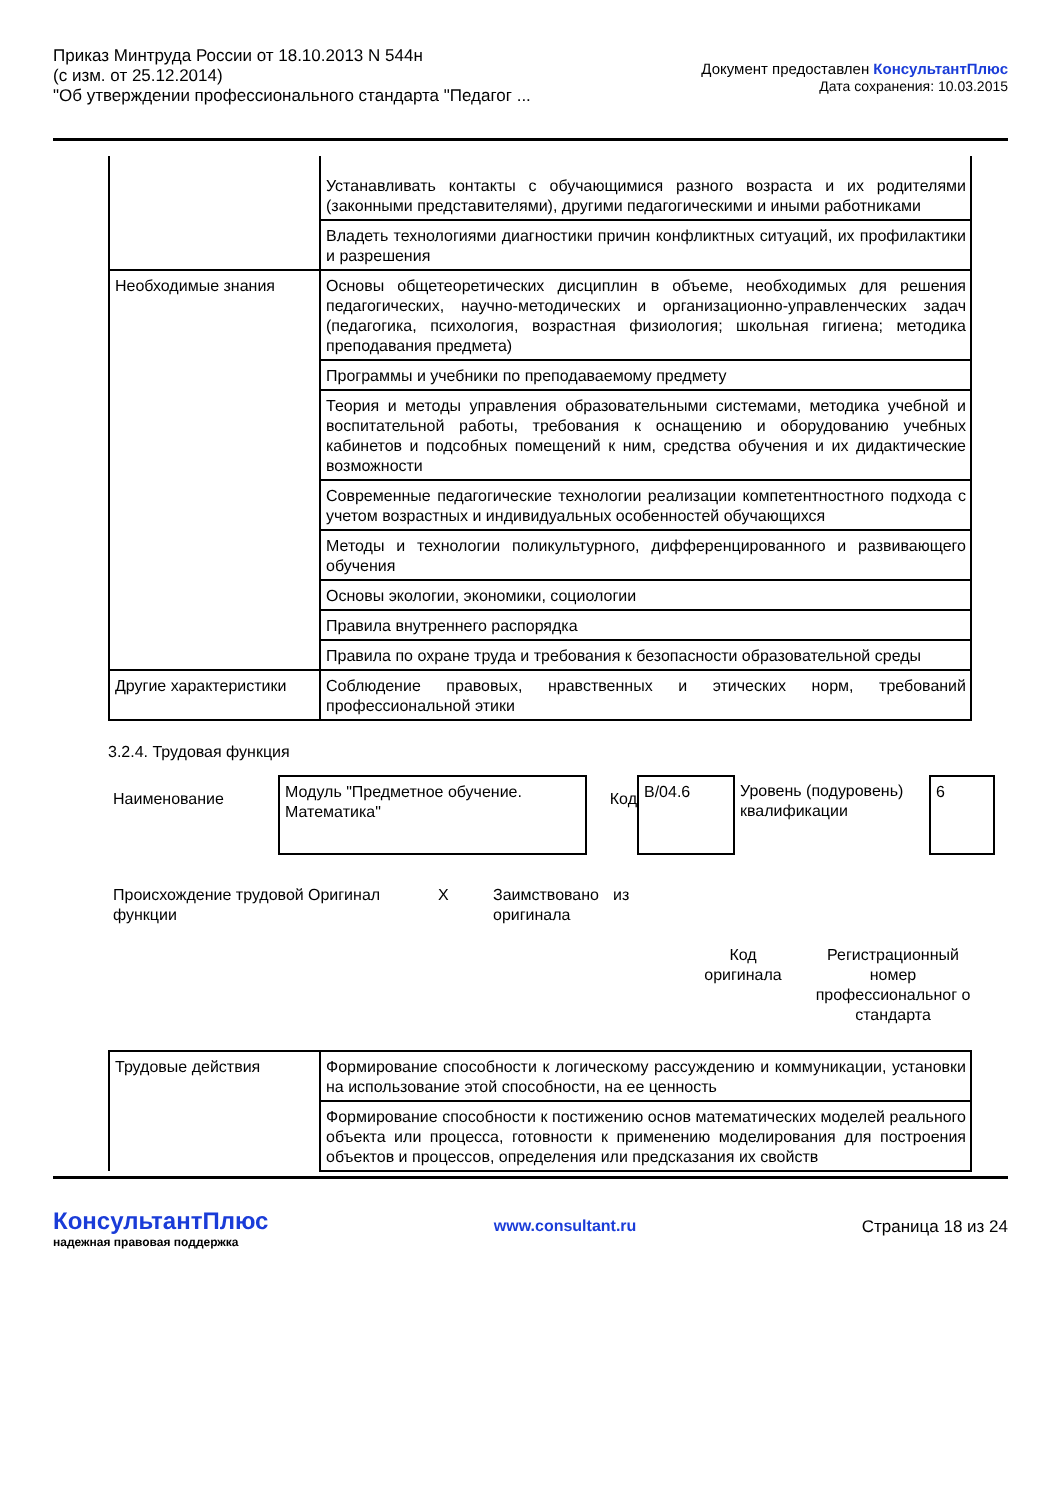Приказ Минтруда России от 18.10.2013 N 544н
(с изм. от 25.12.2014)
"Об утверждении профессионального стандарта "Педагог ...
Документ предоставлен КонсультантПлюс
Дата сохранения: 10.03.2015
| | Устанавливать контакты с обучающимися разного возраста и их родителями (законными представителями), другими педагогическими и иными работниками |
| | Владеть технологиями диагностики причин конфликтных ситуаций, их профилактики и разрешения |
| Необходимые знания | Основы общетеоретических дисциплин в объеме, необходимых для решения педагогических, научно-методических и организационно-управленческих задач (педагогика, психология, возрастная физиология; школьная гигиена; методика преподавания предмета) |
| | Программы и учебники по преподаваемому предмету |
| | Теория и методы управления образовательными системами, методика учебной и воспитательной работы, требования к оснащению и оборудованию учебных кабинетов и подсобных помещений к ним, средства обучения и их дидактические возможности |
| | Современные педагогические технологии реализации компетентностного подхода с учетом возрастных и индивидуальных особенностей обучающихся |
| | Методы и технологии поликультурного, дифференцированного и развивающего обучения |
| | Основы экологии, экономики, социологии |
| | Правила внутреннего распорядка |
| | Правила по охране труда и требования к безопасности образовательной среды |
| Другие характеристики | Соблюдение правовых, нравственных и этических норм, требований профессиональной этики |
3.2.4. Трудовая функция
Наименование
Модуль "Предметное обучение. Математика"
Код
B/04.6
Уровень (подуровень) квалификации
6
Происхождение трудовой функции
Оригинал X Заимствовано оригинала
из
Код оригинала
Регистрационный номер профессиональног о стандарта
| Трудовые действия | Формирование способности к логическому рассуждению и коммуникации, установки на использование этой способности, на ее ценность |
| | Формирование способности к постижению основ математических моделей реального объекта или процесса, готовности к применению моделирования для построения объектов и процессов, определения или предсказания их свойств |
КонсультантПлюс
надежная правовая поддержка
www.consultant.ru Страница 18 из 24